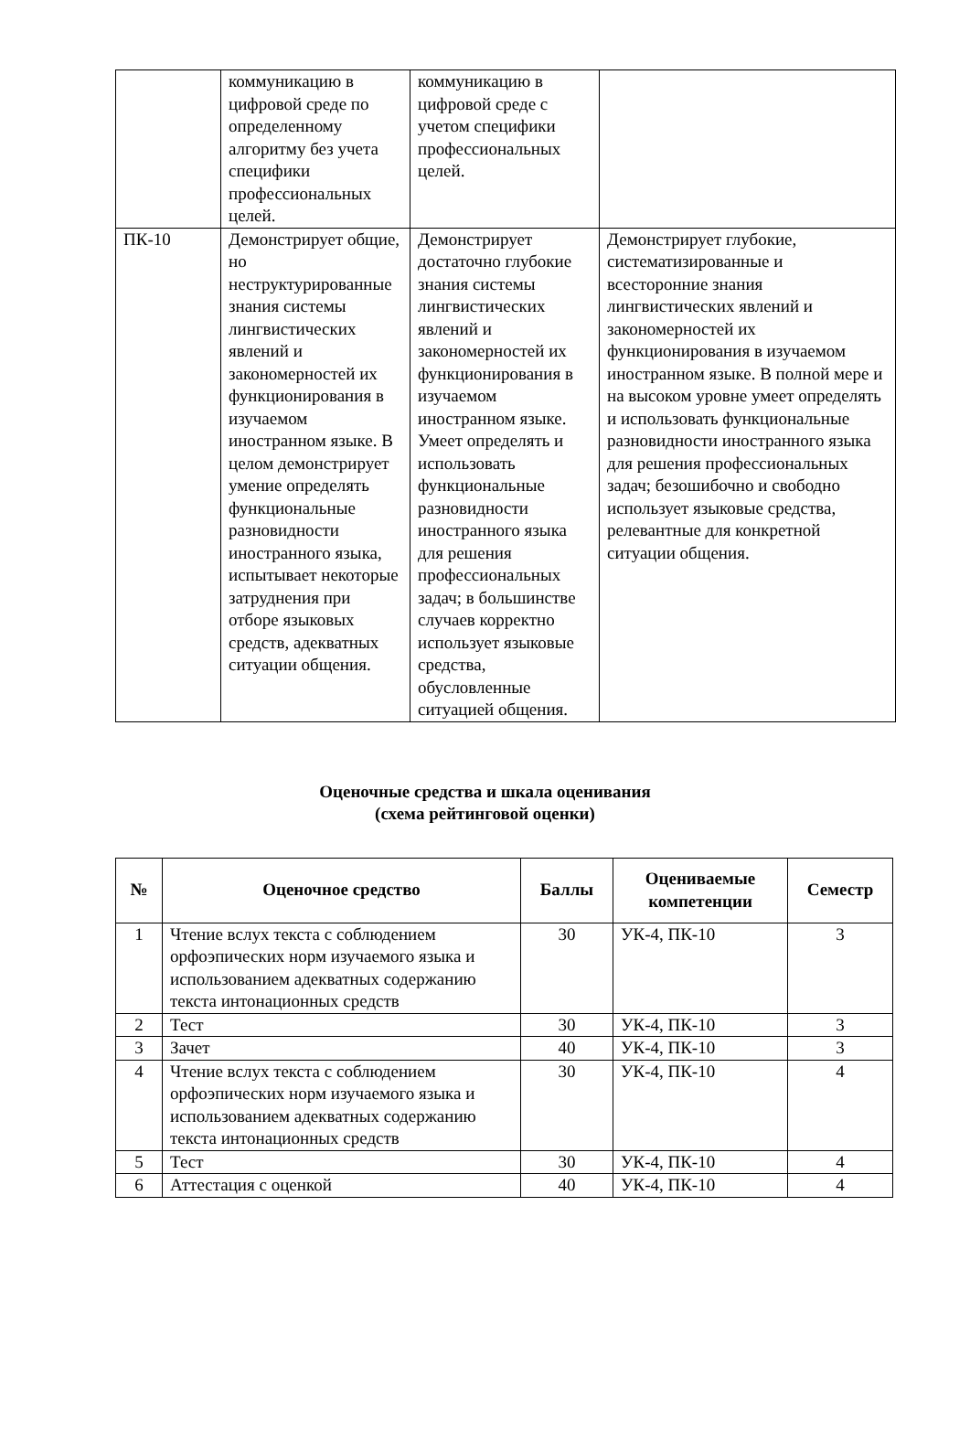| | коммуникацию в цифровой среде по определенному алгоритму без учета специфики профессиональных целей. | коммуникацию в цифровой среде с учетом специфики профессиональных целей. | |
| ПК-10 | Демонстрирует общие, но неструктурированные знания системы лингвистических явлений и закономерностей их функционирования в изучаемом иностранном языке. В целом демонстрирует умение определять функциональные разновидности иностранного языка, испытывает некоторые затруднения при отборе языковых средств, адекватных ситуации общения. | Демонстрирует достаточно глубокие знания системы лингвистических явлений и закономерностей их функционирования в изучаемом иностранном языке. Умеет определять и использовать функциональные разновидности иностранного языка для решения профессиональных задач; в большинстве случаев корректно использует языковые средства, обусловленные ситуацией общения. | Демонстрирует глубокие, систематизированные и всесторонние знания лингвистических явлений и закономерностей их функционирования в изучаемом иностранном языке. В полной мере и на высоком уровне умеет определять и использовать функциональные разновидности иностранного языка для решения профессиональных задач; безошибочно и свободно использует языковые средства, релевантные для конкретной ситуации общения. |
Оценочные средства и шкала оценивания
(схема рейтинговой оценки)
| № | Оценочное средство | Баллы | Оцениваемые компетенции | Семестр |
| --- | --- | --- | --- | --- |
| 1 | Чтение вслух текста с соблюдением орфоэпических норм изучаемого языка и использованием адекватных содержанию текста интонационных средств | 30 | УК-4, ПК-10 | 3 |
| 2 | Тест | 30 | УК-4, ПК-10 | 3 |
| 3 | Зачет | 40 | УК-4, ПК-10 | 3 |
| 4 | Чтение вслух текста с соблюдением орфоэпических норм изучаемого языка и использованием адекватных содержанию текста интонационных средств | 30 | УК-4, ПК-10 | 4 |
| 5 | Тест | 30 | УК-4, ПК-10 | 4 |
| 6 | Аттестация с оценкой | 40 | УК-4, ПК-10 | 4 |